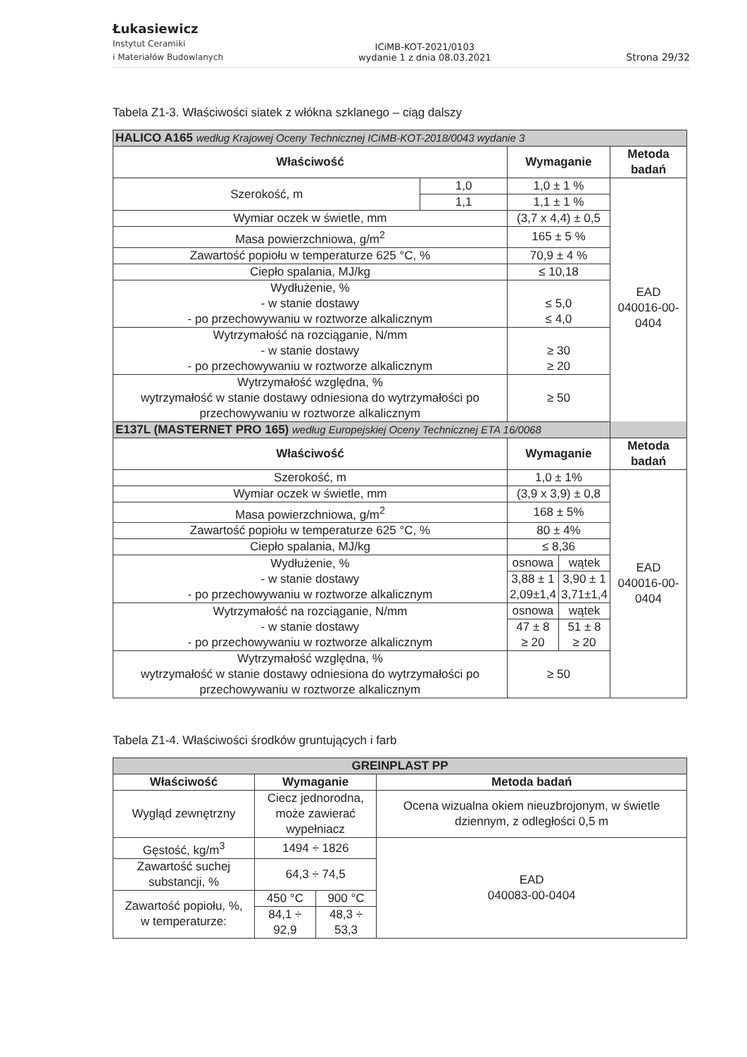Łukasiewicz
Instytut Ceramiki
i Materiałów Budowlanych
ICiMB-KOT-2021/0103
wydanie 1 z dnia 08.03.2021
Strona 29/32
Tabela Z1-3. Właściwości siatek z włókna szklanego – ciąg dalszy
| HALICO A165 według Krajowej Oceny Technicznej ICiMB-KOT-2018/0043 wydanie 3 | | | | |
| Właściwość | | Wymaganie | | Metoda badań |
| Szerokość, m | 1,0 | 1,0 ± 1 % | | EAD 040016-00-0404 |
| | 1,1 | 1,1 ± 1 % | | |
| Wymiar oczek w świetle, mm | | (3,7 x 4,4) ± 0,5 | | |
| Masa powierzchniowa, g/m<sup>2</sup> | | 165 ± 5 % | | |
| Zawartość popiołu w temperaturze 625 °C, % | | 70,9 ± 4 % | | |
| Ciepło spalania, MJ/kg | | ≤ 10,18 | | |
| Wydłużenie, % - w stanie dostawy - po przechowywaniu w roztworze alkalicznym | | ≤ 5,0 ≤ 4,0 | | |
| Wytrzymałość na rozciąganie, N/mm - w stanie dostawy - po przechowywaniu w roztworze alkalicznym | | ≥ 30 ≥ 20 | | |
| Wytrzymałość względna, % wytrzymałość w stanie dostawy odniesiona do wytrzymałości po przechowywaniu w roztworze alkalicznym | | ≥ 50 | | |
| E137L (MASTERNET PRO 165) według Europejskiej Oceny Technicznej ETA 16/0068 | | | | |
| Właściwość | | Wymaganie | | Metoda badań |
| Szerokość, m | | 1,0 ± 1% | | EAD 040016-00-0404 |
| Wymiar oczek w świetle, mm | | (3,9 x 3,9) ± 0,8 | | |
| Masa powierzchniowa, g/m<sup>2</sup> | | 168 ± 5% | | |
| Zawartość popiołu w temperaturze 625 °C, % | | 80 ± 4% | | |
| Ciepło spalania, MJ/kg | | ≤ 8,36 | | |
| Wydłużenie, % - w stanie dostawy - po przechowywaniu w roztworze alkalicznym | | osnowa | wątek | |
| | | 3,88 ± 1 2,09±1,4 | 3,90 ± 1 3,71±1,4 | |
| Wytrzymałość na rozciąganie, N/mm - w stanie dostawy - po przechowywaniu w roztworze alkalicznym | | osnowa | wątek | |
| | | 47 ± 8 ≥ 20 | 51 ± 8 ≥ 20 | |
| Wytrzymałość względna, % wytrzymałość w stanie dostawy odniesiona do wytrzymałości po przechowywaniu w roztworze alkalicznym | | ≥ 50 | | |
Tabela Z1-4. Właściwości środków gruntujących i farb
| GREINPLAST PP | | | |
| Właściwość | Wymaganie | | Metoda badań |
| Wygląd zewnętrzny | Ciecz jednorodna, może zawierać wypełniacz | | Ocena wizualna okiem nieuzbrojonym, w świetle dziennym, z odległości 0,5 m |
| Gęstość, kg/m<sup>3</sup> | 1494 ÷ 1826 | | EAD 040083-00-0404 |
| Zawartość suchej substancji, % | 64,3 ÷ 74,5 | | |
| Zawartość popiołu, %, w temperaturze: | 450 °C | 900 °C | |
| | 84,1 ÷ 92,9 | 48,3 ÷ 53,3 | |